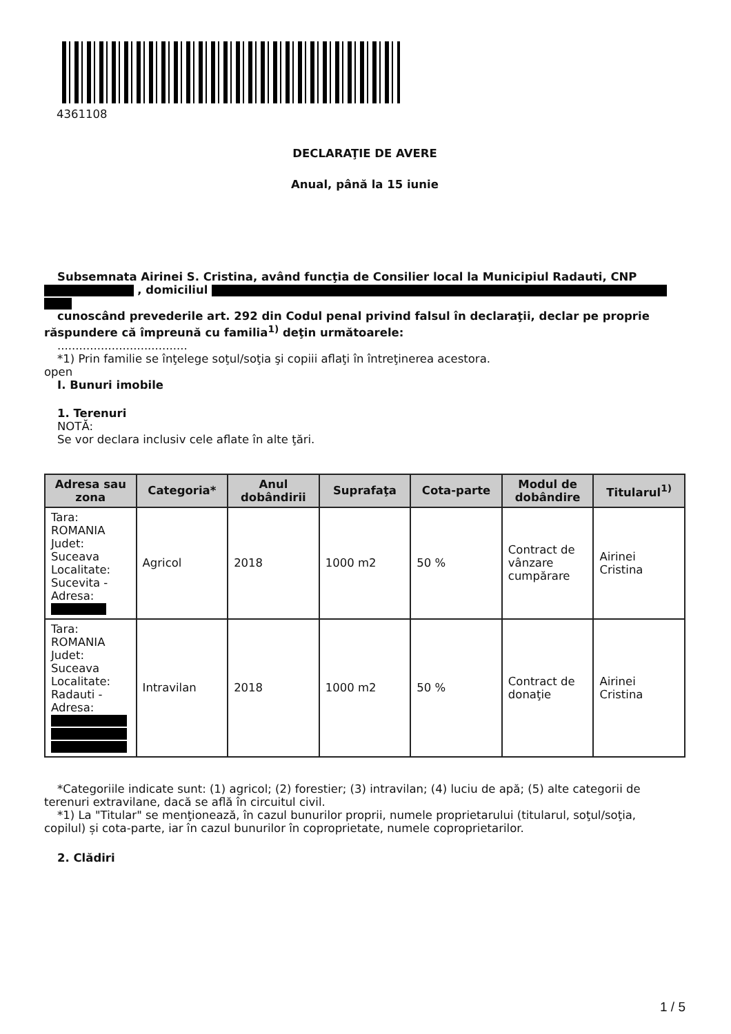4361108
DECLARAŢIE DE AVERE
Anual, până la 15 iunie
Subsemnata Airinei S. Cristina, având funcţia de Consilier local la Municipiul Radauti, CNP
, domiciliul
cunoscând prevederile art. 292 din Codul penal privind falsul în declaraţii, declar pe proprie
răspundere că împreună cu familia<sup>1)</sup> deţin următoarele:
....................................
*1) Prin familie se înţelege soţul/soţia şi copiii aflaţi în întreţinerea acestora.
open
I. Bunuri imobile
1. Terenuri
NOTĂ:
Se vor declara inclusiv cele aflate în alte ţări.
| Adresa sau zona | Categoria* | Anul dobândirii | Suprafaţa | Cota-parte | Modul de dobândire | Titularul<sup>1)</sup> |
| --- | --- | --- | --- | --- | --- | --- |
| Tara: ROMANIA Judet: Suceava Localitate: Sucevita - Adresa: | Agricol | 2018 | 1000 m2 | 50 % | Contract de vânzare cumpărare | Airinei Cristina |
| Tara: ROMANIA Judet: Suceava Localitate: Radauti - Adresa: | Intravilan | 2018 | 1000 m2 | 50 % | Contract de donaţie | Airinei Cristina |
*Categoriile indicate sunt: (1) agricol; (2) forestier; (3) intravilan; (4) luciu de apă; (5) alte categorii de
terenuri extravilane, dacă se află în circuitul civil.
*1) La "Titular" se menţionează, în cazul bunurilor proprii, numele proprietarului (titularul, soţul/soţia,
copilul) și cota-parte, iar în cazul bunurilor în coproprietate, numele coproprietarilor.
2. Clădiri
1 / 5